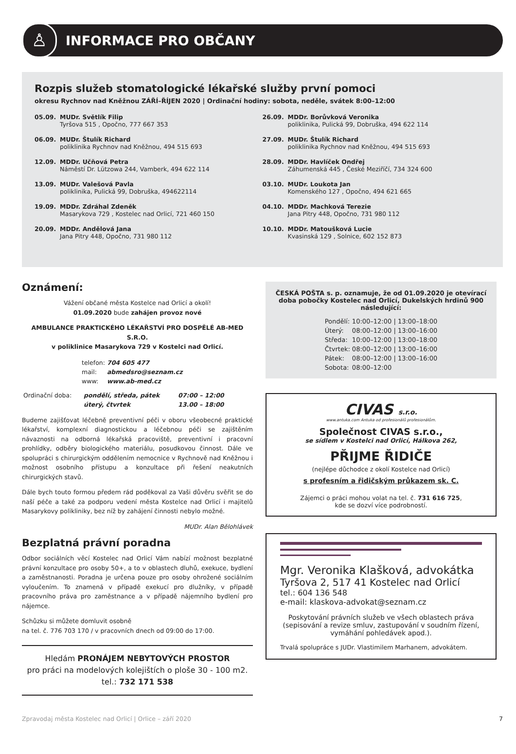♙
INFORMACE PRO OBČANY
Rozpis služeb stomatologické lékařské služby první pomoci
okresu Rychnov nad Kněžnou ZÁŘÍ–ŘÍJEN 2020 | Ordinační hodiny: sobota, neděle, svátek 8:00–12:00
05.09. MUDr. Světlík Filip
Tyršova 515 , Opočno, 777 667 353
06.09. MUDr. Štulík Richard
poliklinika Rychnov nad Kněžnou, 494 515 693
12.09. MDDr. Učňová Petra
Náměstí Dr. Lützowa 244, Vamberk, 494 622 114
13.09. MUDr. Valešová Pavla
poliklinika, Pulická 99, Dobruška, 494622114
19.09. MDDr. Zdráhal Zdeněk
Masarykova 729 , Kostelec nad Orlicí, 721 460 150
20.09. MDDr. Andělová Jana
Jana Pitry 448, Opočno, 731 980 112
26.09. MDDr. Borůvková Veronika
poliklinika, Pulická 99, Dobruška, 494 622 114
27.09. MUDr. Štulík Richard
poliklinika Rychnov nad Kněžnou, 494 515 693
28.09. MDDr. Havlíček Ondřej
Záhumenská 445 , České Meziříčí, 734 324 600
03.10. MUDr. Loukota Jan
Komenského 127 , Opočno, 494 621 665
04.10. MDDr. Machková Terezie
Jana Pitry 448, Opočno, 731 980 112
10.10. MDDr. Matoušková Lucie
Kvasinská 129 , Solnice, 602 152 873
Oznámení:
Vážení občané města Kostelce nad Orlicí a okolí!
01.09.2020 bude zahájen provoz nové
AMBULANCE PRAKTICKÉHO LÉKAŘSTVÍ PRO DOSPĚLÉ AB-MED S.R.O.
v poliklinice Masarykova 729 v Kostelci nad Orlicí.
| telefon: | 704 605 477 |
| mail: | abmedsro@seznam.cz |
| www: | www.ab-med.cz |
| Ordinační doba: | pondělí, středa, pátek | 07:00 – 12:00 |
| | úterý, čtvrtek | 13.00 – 18:00 |
Budeme zajišťovat léčebně preventivní péči v oboru všeobecné praktické lékařství, komplexní diagnostickou a léčebnou péči se zajištěním návaznosti na odborná lékařská pracoviště, preventivní i pracovní prohlídky, odběry biologického materiálu, posudkovou činnost. Dále ve spolupráci s chirurgickým oddělením nemocnice v Rychnově nad Kněžnou i možnost osobního přístupu a konzultace při řešení neakutních chirurgických stavů.
Dále bych touto formou předem rád poděkoval za Vaši důvěru svěřit se do naší péče a také za podporu vedení města Kostelce nad Orlicí i majitelů Masarykovy polikliniky, bez níž by zahájení činnosti nebylo možné.
MUDr. Alan Bělohlávek
Bezplatná právní poradna
Odbor sociálních věcí Kostelec nad Orlicí Vám nabízí možnost bezplatné právní konzultace pro osoby 50+, a to v oblastech dluhů, exekuce, bydlení a zaměstnanosti. Poradna je určena pouze pro osoby ohrožené sociálním vyloučením. To znamená v případě exekucí pro dlužníky, v případě pracovního práva pro zaměstnance a v případě nájemního bydlení pro nájemce.
Schůzku si můžete domluvit osobně
na tel. č. 776 703 170 / v pracovních dnech od 09:00 do 17:00.
Hledám PRONÁJEM NEBYTOVÝCH PROSTOR
pro práci na modelových kolejištích o ploše 30 - 100 m2.
tel.: 732 171 538
ČESKÁ POŠTA s. p. oznamuje, že od 01.09.2020 je otevírací doba pobočky Kostelec nad Orlicí, Dukelských hrdinů 900 následující:
| Pondělí: | 10:00–12:00 / 13:00–18:00 |
| Úterý: | 08:00–12:00 / 13:00–16:00 |
| Středa: | 10:00–12:00 / 13:00–18:00 |
| Čtvrtek: | 08:00–12:00 / 13:00–16:00 |
| Pátek: | 08:00–12:00 / 13:00–16:00 |
| Sobota: | 08:00–12:00 |
CIVAS s.r.o.
www.antuka.com Antuka od profesionálů profesionálům.
Společnost CIVAS s.r.o.,
se sídlem v Kostelci nad Orlicí, Hálkova 262,
PŘIJME ŘIDIČE
(nejlépe důchodce z okolí Kostelce nad Orlicí)
s profesním a řidičským průkazem sk. C.
Zájemci o práci mohou volat na tel. č. 731 616 725,
kde se dozví více podrobností.
Mgr. Veronika Klašková, advokátka
Tyršova 2, 517 41 Kostelec nad Orlicí
tel.: 604 136 548
e-mail: klaskova-advokat@seznam.cz
Poskytování právních služeb ve všech oblastech práva (sepisování a revize smluv, zastupování v soudním řízení, vymáhání pohledávek apod.).
Trvalá spolupráce s JUDr. Vlastimilem Marhanem, advokátem.
Zpravodaj města Kostelec nad Orlicí | Orlice – září 2020 7